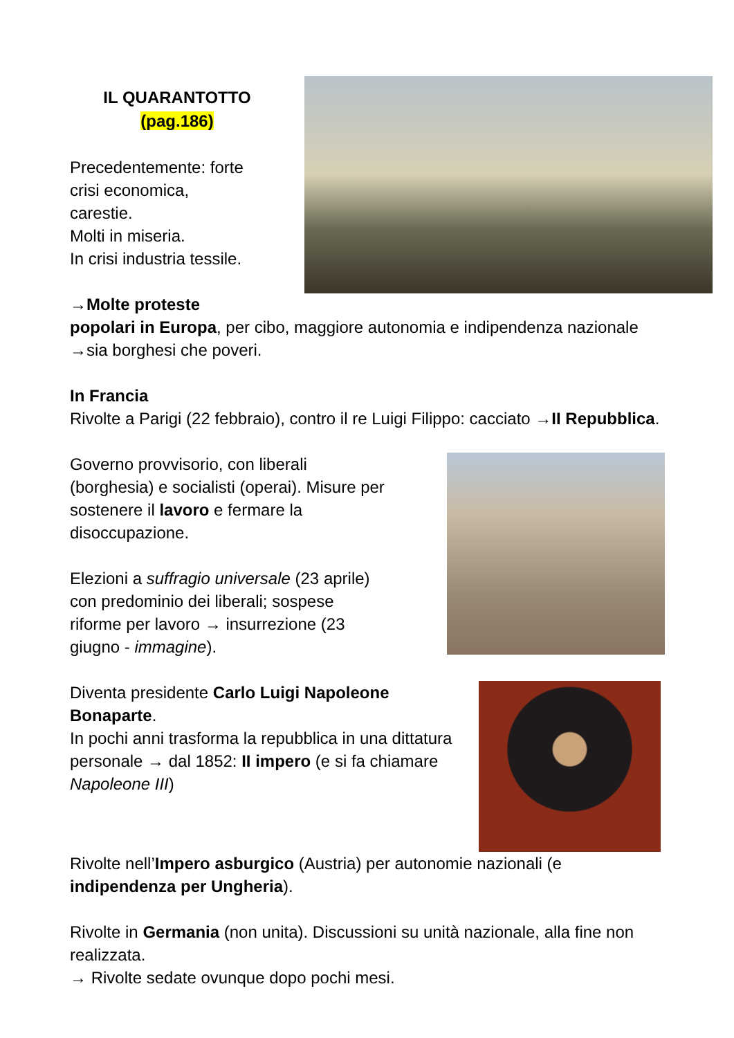IL QUARANTOTTO
(pag.186)
Precedentemente: forte
crisi economica,
carestie.
Molti in miseria.
In crisi industria tessile.
→Molte proteste
popolari in Europa, per cibo, maggiore autonomia e indipendenza nazionale →sia borghesi che poveri.
In Francia
Rivolte a Parigi (22 febbraio), contro il re Luigi Filippo: cacciato →II Repubblica.
Governo provvisorio, con liberali
(borghesia) e socialisti (operai). Misure per
sostenere il lavoro e fermare la
disoccupazione.
Elezioni a suffragio universale (23 aprile)
con predominio dei liberali; sospese
riforme per lavoro → insurrezione (23
giugno - immagine).
Diventa presidente Carlo Luigi Napoleone Bonaparte.
In pochi anni trasforma la repubblica in una dittatura personale → dal 1852: II impero (e si fa chiamare Napoleone III)
Rivolte nell’Impero asburgico (Austria) per autonomie nazionali (e indipendenza per Ungheria).
Rivolte in Germania (non unita). Discussioni su unità nazionale, alla fine non realizzata.
→ Rivolte sedate ovunque dopo pochi mesi.